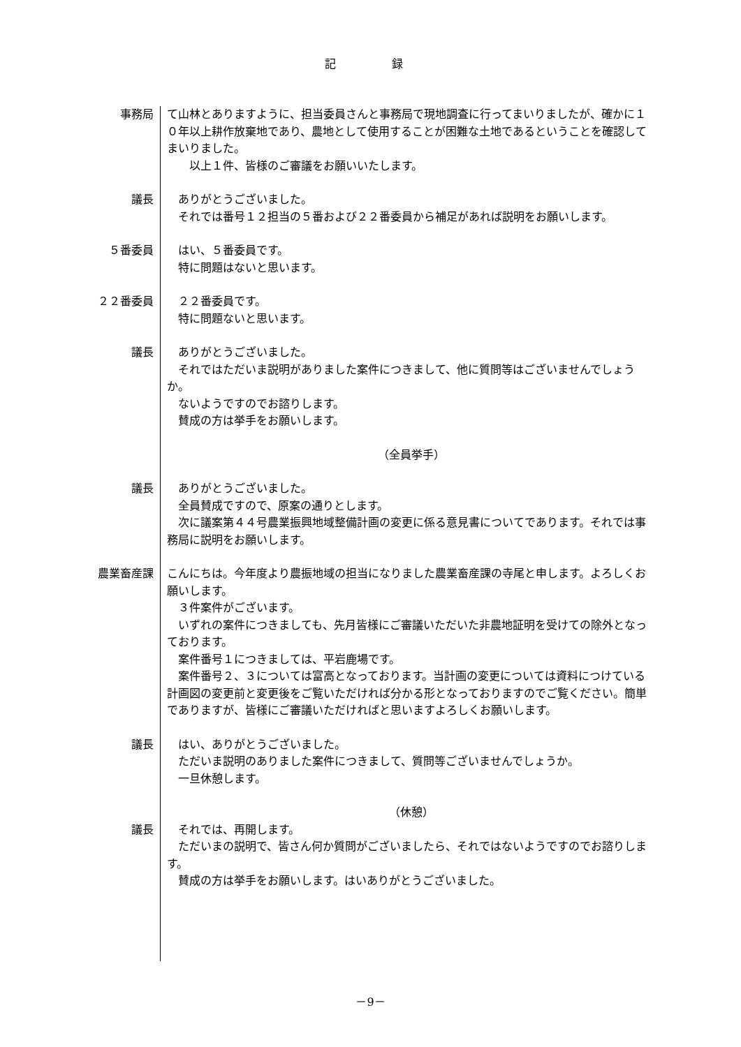記録
事務局 て山林とありますように、担当委員さんと事務局で現地調査に行ってまいりましたが、確かに１０年以上耕作放棄地であり、農地として使用することが困難な土地であるということを確認してまいりました。
　　以上１件、皆様のご審議をお願いいたします。
議長 　ありがとうございました。
　それでは番号１２担当の５番および２２番委員から補足があれば説明をお願いします。
５番委員 　はい、５番委員です。
　特に問題はないと思います。
２２番委員 　２２番委員です。
　特に問題ないと思います。
議長 　ありがとうございました。
　それではただいま説明がありました案件につきまして、他に質問等はございませんでしょうか。
　ないようですのでお諮りします。
　賛成の方は挙手をお願いします。
（全員挙手）
議長 　ありがとうございました。
　全員賛成ですので、原案の通りとします。
　次に議案第４４号農業振興地域整備計画の変更に係る意見書についてであります。それでは事務局に説明をお願いします。
農業畜産課 こんにちは。今年度より農振地域の担当になりました農業畜産課の寺尾と申します。よろしくお願いします。
　３件案件がございます。
　いずれの案件につきましても、先月皆様にご審議いただいた非農地証明を受けての除外となっております。
　案件番号１につきましては、平岩鹿場です。
　案件番号２、３については富高となっております。当計画の変更については資料につけている計画図の変更前と変更後をご覧いただければ分かる形となっておりますのでご覧ください。簡単でありますが、皆様にご審議いただければと思いますよろしくお願いします。
議長 　はい、ありがとうございました。
　ただいま説明のありました案件につきまして、質問等ございませんでしょうか。
　一旦休憩します。
（休憩）
議長 　それでは、再開します。
　ただいまの説明で、皆さん何か質問がございましたら、それではないようですのでお諮りします。
　賛成の方は挙手をお願いします。はいありがとうございました。
－9－